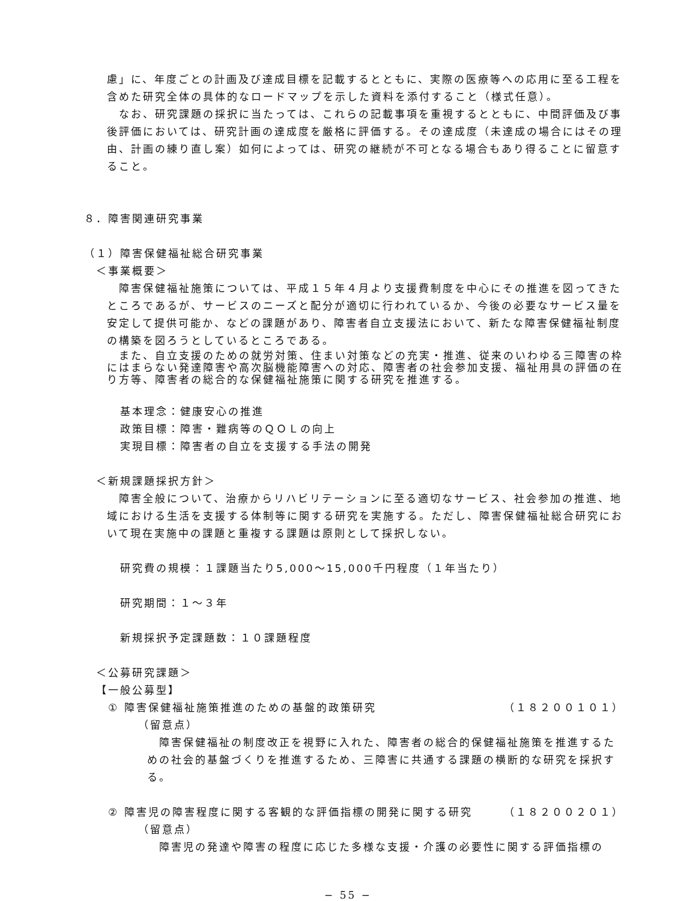慮」に、年度ごとの計画及び達成目標を記載するとともに、実際の医療等への応用に至る工程を含めた研究全体の具体的なロードマップを示した資料を添付すること（様式任意）。
なお、研究課題の採択に当たっては、これらの記載事項を重視するとともに、中間評価及び事後評価においては、研究計画の達成度を厳格に評価する。その達成度（未達成の場合にはその理由、計画の練り直し案）如何によっては、研究の継続が不可となる場合もあり得ることに留意すること。
８．障害関連研究事業
（１）障害保健福祉総合研究事業
＜事業概要＞
障害保健福祉施策については、平成１５年４月より支援費制度を中心にその推進を図ってきたところであるが、サービスのニーズと配分が適切に行われているか、今後の必要なサービス量を安定して提供可能か、などの課題があり、障害者自立支援法において、新たな障害保健福祉制度の構築を図ろうとしているところである。
また、自立支援のための就労対策、住まい対策などの充実・推進、従来のいわゆる三障害の枠にはまらない発達障害や高次脳機能障害への対応、障害者の社会参加支援、福祉用具の評価の在り方等、障害者の総合的な保健福祉施策に関する研究を推進する。
基本理念：健康安心の推進
政策目標：障害・難病等のＱＯＬの向上
実現目標：障害者の自立を支援する手法の開発
＜新規課題採択方針＞
障害全般について、治療からリハビリテーションに至る適切なサービス、社会参加の推進、地域における生活を支援する体制等に関する研究を実施する。ただし、障害保健福祉総合研究において現在実施中の課題と重複する課題は原則として採択しない。
研究費の規模：１課題当たり5,000～15,000千円程度（１年当たり）
研究期間：１～３年
新規採択予定課題数：１０課題程度
＜公募研究課題＞
【一般公募型】
① 障害保健福祉施策推進のための基盤的政策研究 （１８２００１０１）
（留意点）
障害保健福祉の制度改正を視野に入れた、障害者の総合的保健福祉施策を推進するための社会的基盤づくりを推進するため、三障害に共通する課題の横断的な研究を採択する。
② 障害児の障害程度に関する客観的な評価指標の開発に関する研究 （１８２００２０１）
（留意点）
障害児の発達や障害の程度に応じた多様な支援・介護の必要性に関する評価指標の
− 55 −